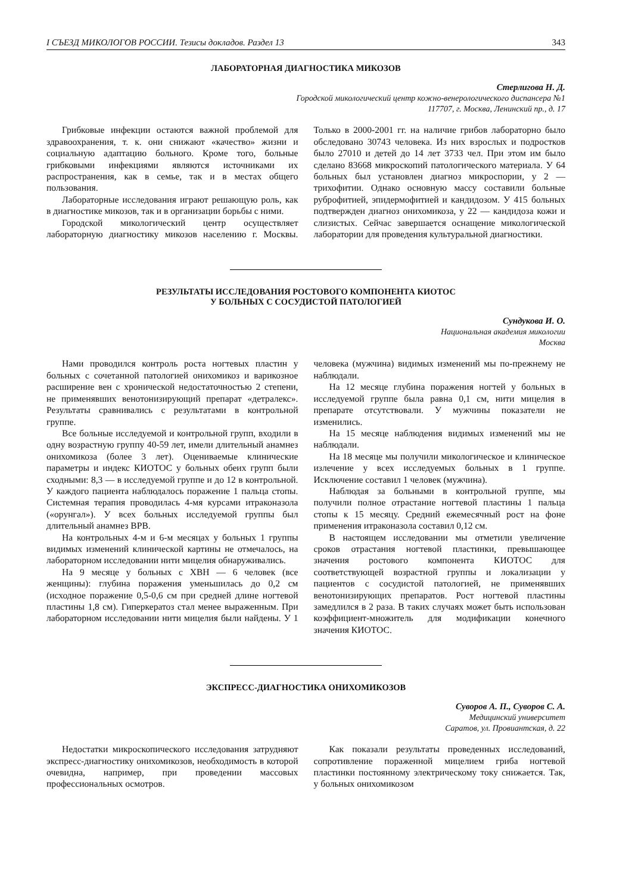I СЪЕЗД МИКОЛОГОВ РОССИИ. Тезисы докладов. Раздел 13 343
ЛАБОРАТОРНАЯ ДИАГНОСТИКА МИКОЗОВ
Стерлигова Н. Д.
Городской микологический центр кожно-венерологического диспансера №1
117707, г. Москва, Ленинский пр., д. 17
Грибковые инфекции остаются важной проблемой для здравоохранения, т. к. они снижают «качество» жизни и социальную адаптацию больного. Кроме того, больные грибковыми инфекциями являются источниками их распространения, как в семье, так и в местах общего пользования.
Лабораторные исследования играют решающую роль, как в диагностике микозов, так и в организации борьбы с ними.
Городской микологический центр осуществляет лабораторную диагностику микозов населению г. Москвы. Только в 2000-2001 гг. на наличие грибов лабораторно было обследовано 30743 человека. Из них взрослых и подростков было 27010 и детей до 14 лет 3733 чел. При этом им было сделано 83668 микроскопий патологического материала. У 64 больных был установлен диагноз микроспории, у 2 — трихофитии. Однако основную массу составили больные руброфитией, эпидермофитией и кандидозом. У 415 больных подтвержден диагноз онихомикоза, у 22 — кандидоза кожи и слизистых. Сейчас завершается оснащение микологической лаборатории для проведения культуральной диагностики.
РЕЗУЛЬТАТЫ ИССЛЕДОВАНИЯ РОСТОВОГО КОМПОНЕНТА КИОТОС
У БОЛЬНЫХ С СОСУДИСТОЙ ПАТОЛОГИЕЙ
Сундукова И. О.
Национальная академия микологии
Москва
Нами проводился контроль роста ногтевых пластин у больных с сочетанной патологией онихомикоз и варикозное расширение вен с хронической недостаточностью 2 степени, не применявших венотонизирующий препарат «детралекс». Результаты сравнивались с результатами в контрольной группе.
Все больные исследуемой и контрольной групп, входили в одну возрастную группу 40-59 лет, имели длительный анамнез онихомикоза (более 3 лет). Оцениваемые клинические параметры и индекс КИОТОС у больных обеих групп были сходными: 8,3 — в исследуемой группе и до 12 в контрольной. У каждого пациента наблюдалось поражение 1 пальца стопы. Системная терапия проводилась 4-мя курсами итраконазола («орунгал»). У всех больных исследуемой группы был длительный анамнез ВРВ.
На контрольных 4-м и 6-м месяцах у больных 1 группы видимых изменений клинической картины не отмечалось, на лабораторном исследовании нити мицелия обнаруживались.
На 9 месяце у больных с ХВН — 6 человек (все женщины): глубина поражения уменьшилась до 0,2 см (исходное поражение 0,5-0,6 см при средней длине ногтевой пластины 1,8 см). Гиперкератоз стал менее выраженным. При лабораторном исследовании нити мицелия были найдены. У 1 человека (мужчина) видимых изменений мы по-прежнему не наблюдали.
На 12 месяце глубина поражения ногтей у больных в исследуемой группе была равна 0,1 см, нити мицелия в препарате отсутствовали. У мужчины показатели не изменились.
На 15 месяце наблюдения видимых изменений мы не наблюдали.
На 18 месяце мы получили микологическое и клиническое излечение у всех исследуемых больных в 1 группе. Исключение составил 1 человек (мужчина).
Наблюдая за больными в контрольной группе, мы получили полное отрастание ногтевой пластины 1 пальца стопы к 15 месяцу. Средний ежемесячный рост на фоне применения итраконазола составил 0,12 см.
В настоящем исследовании мы отметили увеличение сроков отрастания ногтевой пластинки, превышающее значения ростового компонента КИОТОС для соответствующей возрастной группы и локализации у пациентов с сосудистой патологией, не применявших венотонизирующих препаратов. Рост ногтевой пластины замедлился в 2 раза. В таких случаях может быть использован коэффициент-множитель для модификации конечного значения КИОТОС.
ЭКСПРЕСС-ДИАГНОСТИКА ОНИХОМИКОЗОВ
Суворов А. П., Суворов С. А.
Медицинский университет
Саратов, ул. Провиантская, д. 22
Недостатки микроскопического исследования затрудняют экспресс-диагностику онихомикозов, необходимость в которой очевидна, например, при проведении массовых профессиональных осмотров.
Как показали результаты проведенных исследований, сопротивление пораженной мицелием гриба ногтевой пластинки постоянному электрическому току снижается. Так, у больных онихомикозом